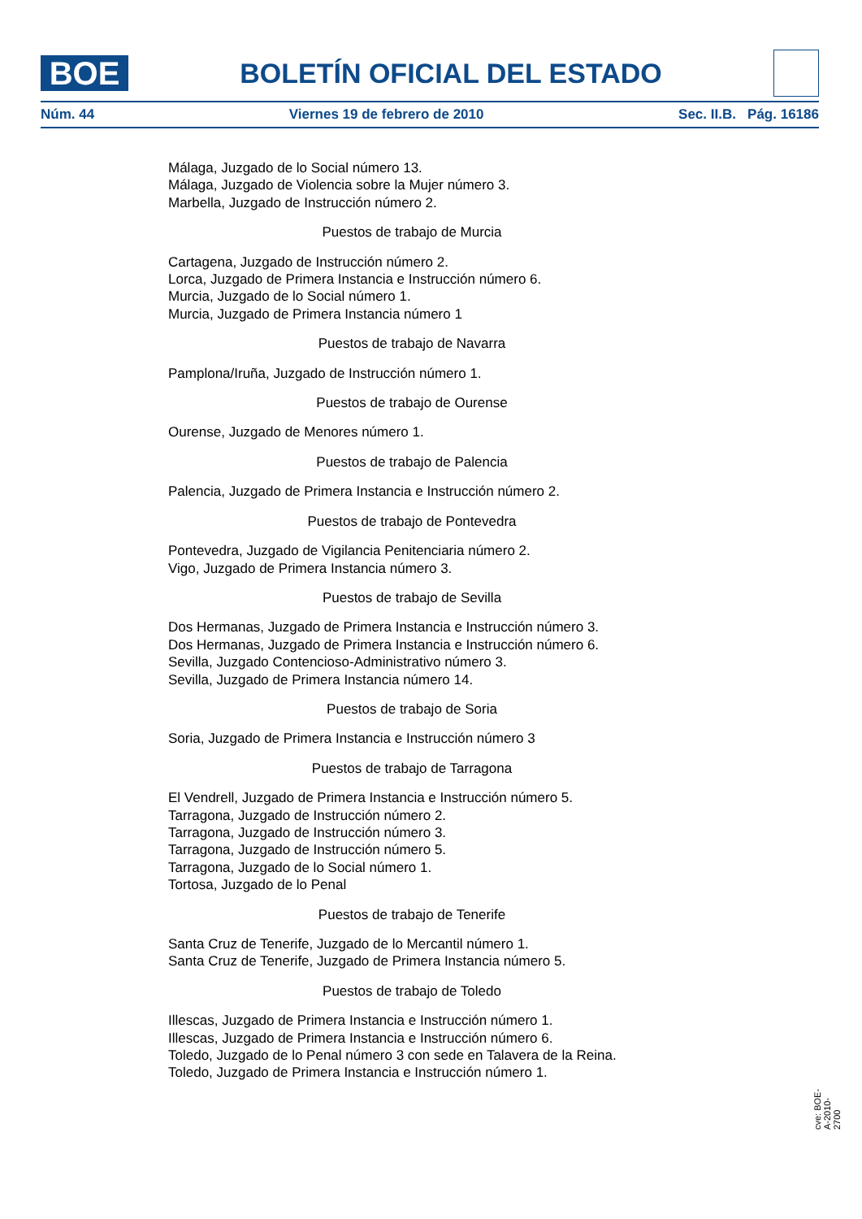BOE
BOLETÍN OFICIAL DEL ESTADO
Núm. 44 Viernes 19 de febrero de 2010 Sec. II.B. Pág. 16186
Málaga, Juzgado de lo Social número 13.
Málaga, Juzgado de Violencia sobre la Mujer número 3.
Marbella, Juzgado de Instrucción número 2.
Puestos de trabajo de Murcia
Cartagena, Juzgado de Instrucción número 2.
Lorca, Juzgado de Primera Instancia e Instrucción número 6.
Murcia, Juzgado de lo Social número 1.
Murcia, Juzgado de Primera Instancia número 1
Puestos de trabajo de Navarra
Pamplona/Iruña, Juzgado de Instrucción número 1.
Puestos de trabajo de Ourense
Ourense, Juzgado de Menores número 1.
Puestos de trabajo de Palencia
Palencia, Juzgado de Primera Instancia e Instrucción número 2.
Puestos de trabajo de Pontevedra
Pontevedra, Juzgado de Vigilancia Penitenciaria número 2.
Vigo, Juzgado de Primera Instancia número 3.
Puestos de trabajo de Sevilla
Dos Hermanas, Juzgado de Primera Instancia e Instrucción número 3.
Dos Hermanas, Juzgado de Primera Instancia e Instrucción número 6.
Sevilla, Juzgado Contencioso-Administrativo número 3.
Sevilla, Juzgado de Primera Instancia número 14.
Puestos de trabajo de Soria
Soria, Juzgado de Primera Instancia e Instrucción número 3
Puestos de trabajo de Tarragona
El Vendrell, Juzgado de Primera Instancia e Instrucción número 5.
Tarragona, Juzgado de Instrucción número 2.
Tarragona, Juzgado de Instrucción número 3.
Tarragona, Juzgado de Instrucción número 5.
Tarragona, Juzgado de lo Social número 1.
Tortosa, Juzgado de lo Penal
Puestos de trabajo de Tenerife
Santa Cruz de Tenerife, Juzgado de lo Mercantil número 1.
Santa Cruz de Tenerife, Juzgado de Primera Instancia número 5.
Puestos de trabajo de Toledo
Illescas, Juzgado de Primera Instancia e Instrucción número 1.
Illescas, Juzgado de Primera Instancia e Instrucción número 6.
Toledo, Juzgado de lo Penal número 3 con sede en Talavera de la Reina.
Toledo, Juzgado de Primera Instancia e Instrucción número 1.
cve: BOE-A-2010-2700